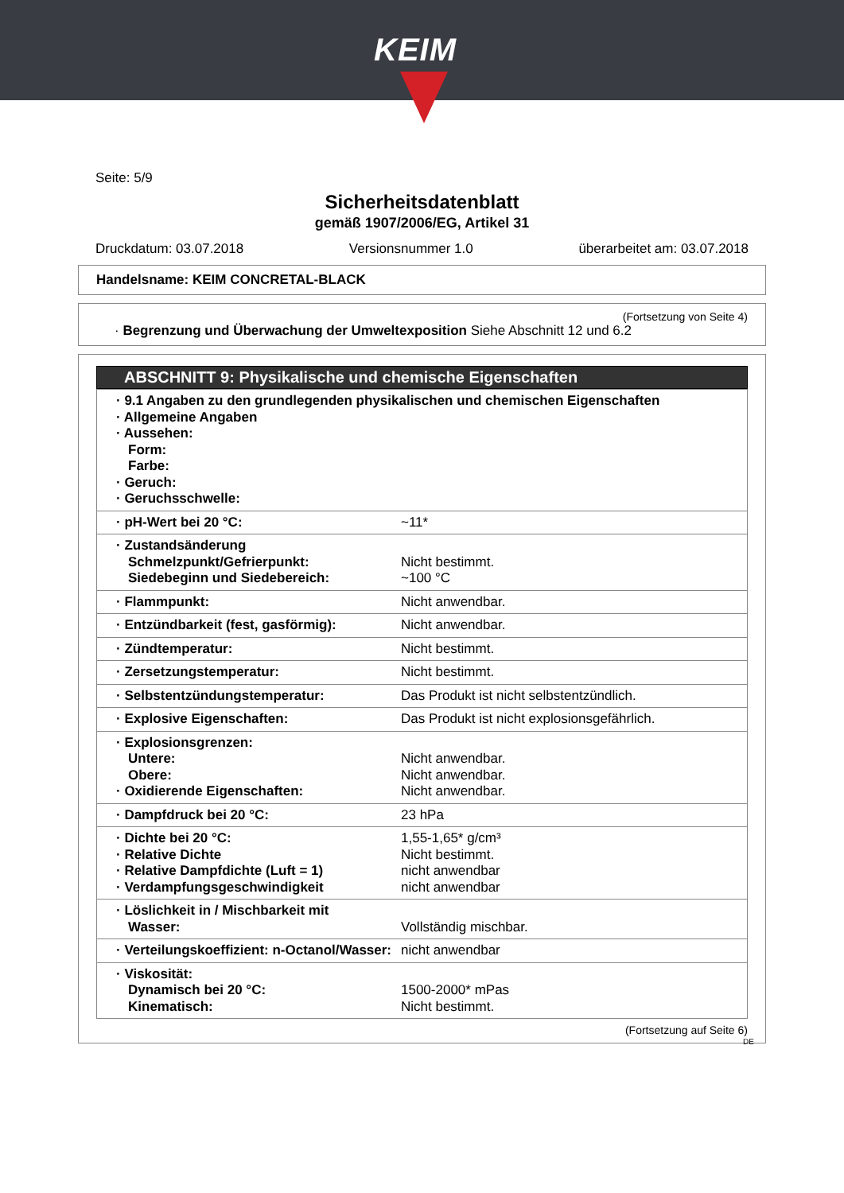KEIM
Seite: 5/9
Sicherheitsdatenblatt
gemäß 1907/2006/EG, Artikel 31
Druckdatum: 03.07.2018 Versionsnummer 1.0 überarbeitet am: 03.07.2018
Handelsname: KEIM CONCRETAL-BLACK
(Fortsetzung von Seite 4)
· Begrenzung und Überwachung der Umweltexposition Siehe Abschnitt 12 und 6.2
ABSCHNITT 9: Physikalische und chemische Eigenschaften
| · 9.1 Angaben zu den grundlegenden physikalischen und chemischen Eigenschaften · Allgemeine Angaben · Aussehen: Form: Farbe: · Geruch: · Geruchsschwelle: | |
| · pH-Wert bei 20 °C: | ~11* |
| · Zustandsänderung Schmelzpunkt/Gefrierpunkt: Siedebeginn und Siedebereich: | Nicht bestimmt. ~100 °C |
| · Flammpunkt: | Nicht anwendbar. |
| · Entzündbarkeit (fest, gasförmig): | Nicht anwendbar. |
| · Zündtemperatur: | Nicht bestimmt. |
| · Zersetzungstemperatur: | Nicht bestimmt. |
| · Selbstentzündungstemperatur: | Das Produkt ist nicht selbstentzündlich. |
| · Explosive Eigenschaften: | Das Produkt ist nicht explosionsgefährlich. |
| · Explosionsgrenzen: Untere: Obere: · Oxidierende Eigenschaften: | Nicht anwendbar. Nicht anwendbar. Nicht anwendbar. |
| · Dampfdruck bei 20 °C: | 23 hPa |
| · Dichte bei 20 °C: · Relative Dichte · Relative Dampfdichte (Luft = 1) · Verdampfungsgeschwindigkeit | 1,55-1,65* g/cm³ Nicht bestimmt. nicht anwendbar nicht anwendbar |
| · Löslichkeit in / Mischbarkeit mit Wasser: | Vollständig mischbar. |
| · Verteilungskoeffizient: n-Octanol/Wasser: | nicht anwendbar |
| · Viskosität: Dynamisch bei 20 °C: Kinematisch: | 1500-2000* mPas Nicht bestimmt. |
(Fortsetzung auf Seite 6)
DE